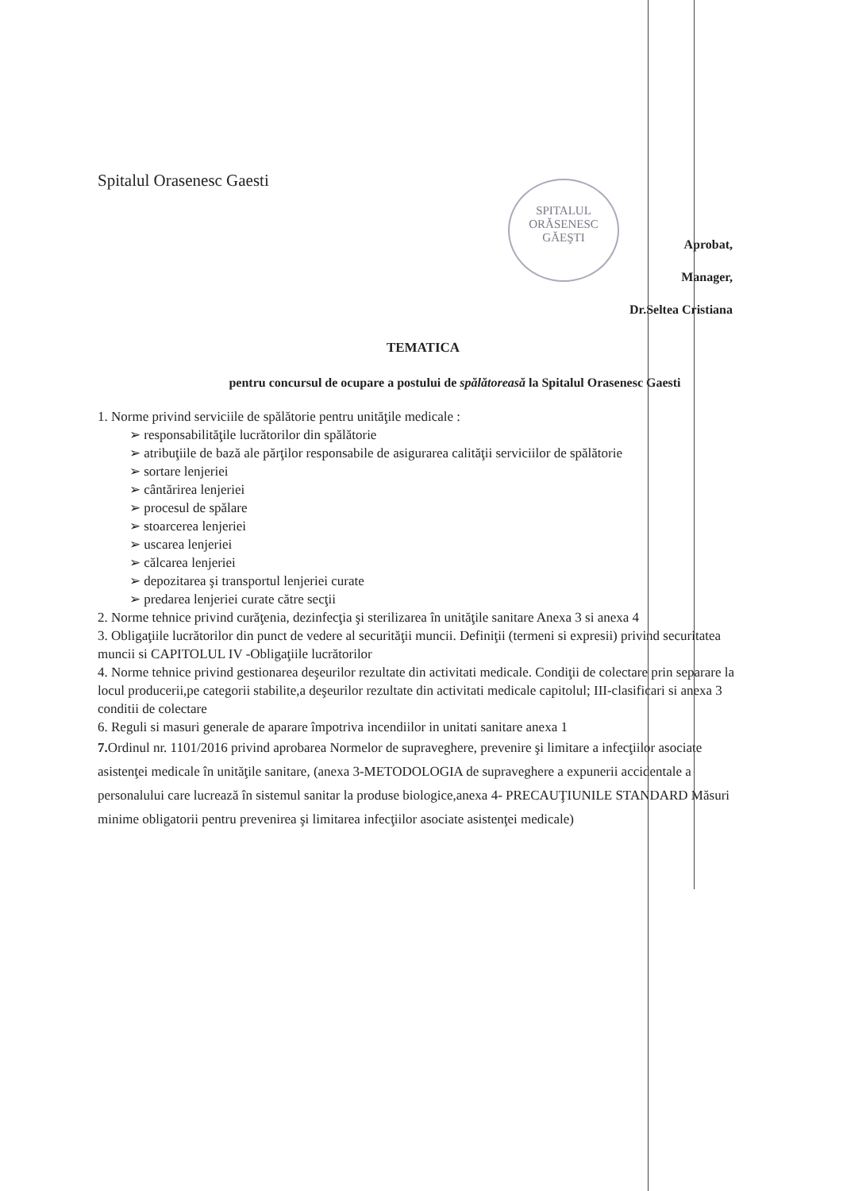SPITALUL
ORĂSENESC
GĂEŞTI
Spitalul Orasenesc Gaesti
Aprobat,
Manager,
Dr.Seltea Cristiana
TEMATICA
pentru concursul de ocupare a postului de spălătoreasă la Spitalul Orasenesc Gaesti
1. Norme privind serviciile de spălătorie pentru unităţile medicale :
➢ responsabilităţile lucrătorilor din spălătorie
➢ atribuţiile de bază ale părţilor responsabile de asigurarea calităţii serviciilor de spălătorie
➢ sortare lenjeriei
➢ cântărirea lenjeriei
➢ procesul de spălare
➢ stoarcerea lenjeriei
➢ uscarea lenjeriei
➢ călcarea lenjeriei
➢ depozitarea şi transportul lenjeriei curate
➢ predarea lenjeriei curate către secţii
2. Norme tehnice privind curăţenia, dezinfecţia şi sterilizarea în unităţile sanitare Anexa 3 si anexa 4
3. Obligaţiile lucrătorilor din punct de vedere al securităţii muncii. Definiţii (termeni si expresii) privind securitatea muncii si CAPITOLUL IV -Obligaţiile lucrătorilor
4. Norme tehnice privind gestionarea deşeurilor rezultate din activitati medicale. Condiţii de colectare prin separare la locul producerii,pe categorii stabilite,a deşeurilor rezultate din activitati medicale capitolul; III-clasificari si anexa 3 conditii de colectare
6. Reguli si masuri generale de aparare împotriva incendiilor in unitati sanitare anexa 1
7. Ordinul nr. 1101/2016 privind aprobarea Normelor de supraveghere, prevenire şi limitare a infecţiilor asociate asistenţei medicale în unităţile sanitare, (anexa 3-METODOLOGIA de supraveghere a expunerii accidentale a personalului care lucrează în sistemul sanitar la produse biologice,anexa 4- PRECAUŢIUNILE STANDARD Măsuri minime obligatorii pentru prevenirea şi limitarea infecţiilor asociate asistenţei medicale)